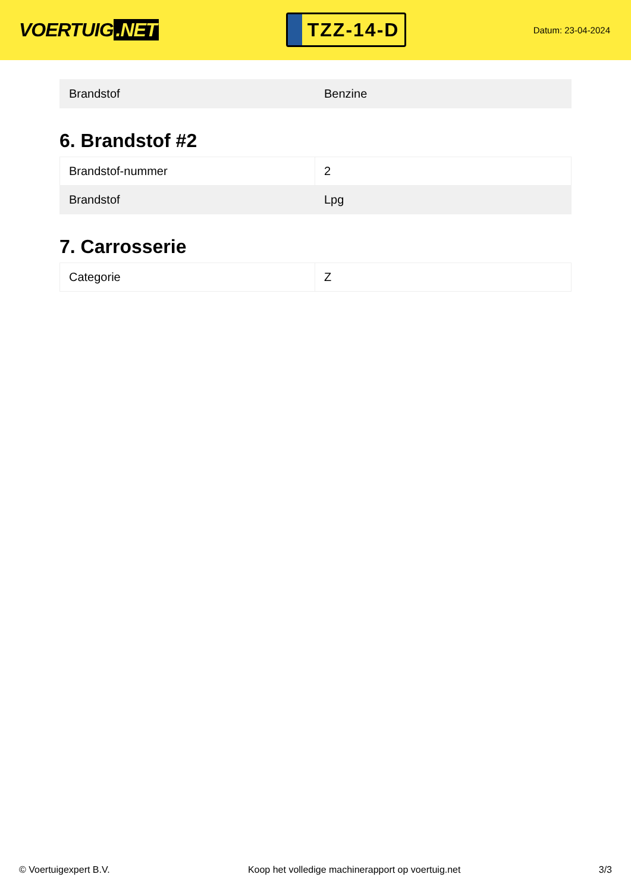VOERTUIG.NET
TZZ-14-D
Datum: 23-04-2024
| Brandstof | Benzine |
6. Brandstof #2
| Brandstof-nummer | 2 |
| Brandstof | Lpg |
7. Carrosserie
| Categorie | Z |
© Voertuigexpert B.V. Koop het volledige machinerapport op voertuig.net 3/3